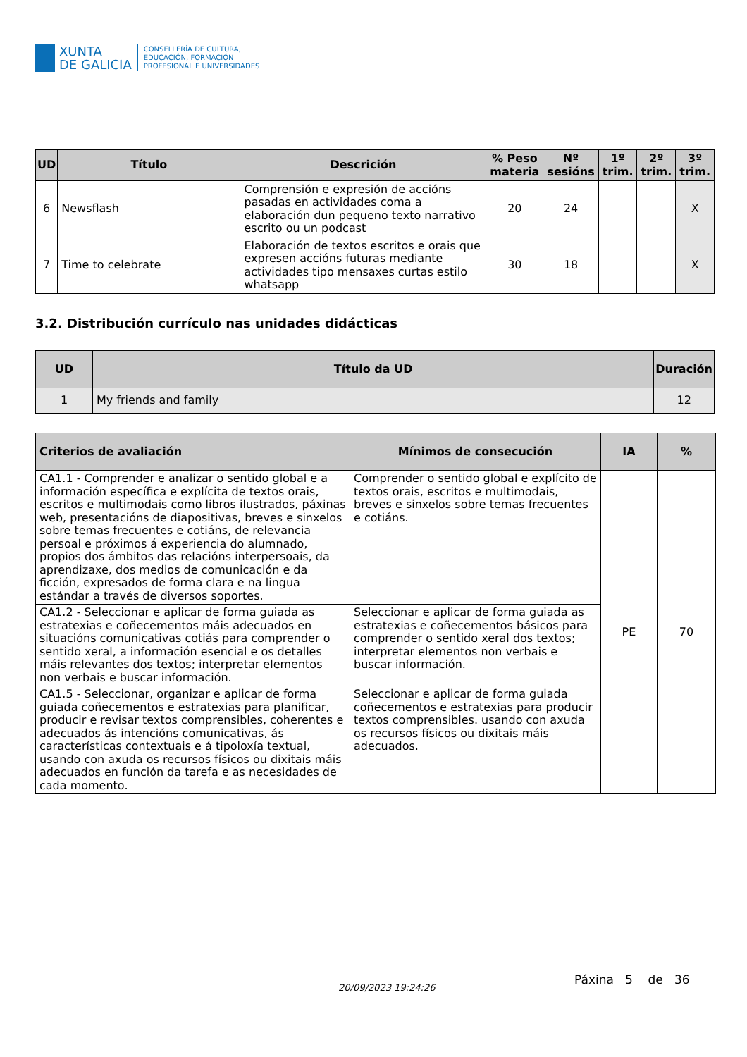XUNTA
DE GALICIA
CONSELLERÍA DE CULTURA,
EDUCACIÓN, FORMACIÓN
PROFESIONAL E UNIVERSIDADES
| UD | Título | Descrición | % Peso materia | Nº sesións | 1º trim. | 2º trim. | 3º trim. |
| --- | --- | --- | --- | --- | --- | --- | --- |
| 6 | Newsflash | Comprensión e expresión de accións pasadas en actividades coma a elaboración dun pequeno texto narrativo escrito ou un podcast | 20 | 24 | | | X |
| 7 | Time to celebrate | Elaboración de textos escritos e orais que expresen accións futuras mediante actividades tipo mensaxes curtas estilo whatsapp | 30 | 18 | | | X |
3.2. Distribución currículo nas unidades didácticas
| UD | Título da UD | Duración |
| --- | --- | --- |
| 1 | My friends and family | 12 |
| Criterios de avaliación | Mínimos de consecución | IA | % |
| --- | --- | --- | --- |
| CA1.1 - Comprender e analizar o sentido global e a información específica e explícita de textos orais, escritos e multimodais como libros ilustrados, páxinas web, presentacións de diapositivas, breves e sinxelos sobre temas frecuentes e cotiáns, de relevancia persoal e próximos á experiencia do alumnado, propios dos ámbitos das relacións interpersoais, da aprendizaxe, dos medios de comunicación e da ficción, expresados de forma clara e na lingua estándar a través de diversos soportes. | Comprender o sentido global e explícito de textos orais, escritos e multimodais, breves e sinxelos sobre temas frecuentes e cotiáns. | PE | 70 |
| CA1.2 - Seleccionar e aplicar de forma guiada as estratexias e coñecementos máis adecuados en situacións comunicativas cotiás para comprender o sentido xeral, a información esencial e os detalles máis relevantes dos textos; interpretar elementos non verbais e buscar información. | Seleccionar e aplicar de forma guiada as estratexias e coñecementos básicos para comprender o sentido xeral dos textos; interpretar elementos non verbais e buscar información. | | |
| CA1.5 - Seleccionar, organizar e aplicar de forma guiada coñecementos e estratexias para planificar, producir e revisar textos comprensibles, coherentes e adecuados ás intencións comunicativas, ás características contextuais e á tipoloxía textual, usando con axuda os recursos físicos ou dixitais máis adecuados en función da tarefa e as necesidades de cada momento. | Seleccionar e aplicar de forma guiada coñecementos e estratexias para producir textos comprensibles. usando con axuda os recursos físicos ou dixitais máis adecuados. | | |
Páxina 5 de 36
20/09/2023 19:24:26